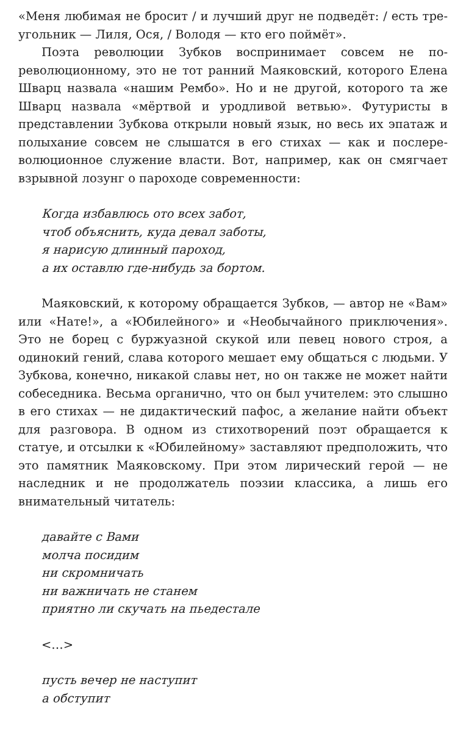«Меня любимая не бросит / и лучший друг не подведёт: / есть тре­угольник — Лиля, Ося, / Володя — кто его поймёт».
Поэта революции Зубков воспринимает совсем не по-революционному, это не тот ранний Маяковский, которого Елена Шварц назвала «нашим Рембо». Но и не другой, которого та же Шварц назвала «мёртвой и уродливой ветвью». Футуристы в представлении Зубкова открыли новый язык, но весь их эпатаж и полыхание совсем не слышатся в его стихах — как и послере­волюционное служение власти. Вот, например, как он смягчает взрывной лозунг о пароходе современности:
Когда избавлюсь ото всех забот,
чтоб объяснить, куда девал заботы,
я нарисую длинный пароход,
а их оставлю где-нибудь за бортом.
Маяковский, к которому обращается Зубков, — автор не «Вам» или «Нате!», а «Юбилейного» и «Необычайного приключения». Это не борец с буржуазной скукой или певец нового строя, а одинокий гений, слава которого мешает ему общаться с людь­ми. У Зубкова, конечно, никакой славы нет, но он также не мо­жет найти собеседника. Весьма органично, что он был учителем: это слышно в его стихах — не дидактический пафос, а желание найти объект для разговора. В одном из стихотворений поэт об­ращается к статуе, и отсылки к «Юбилейному» заставляют пред­положить, что это памятник Маяковскому. При этом лирический герой — не наследник и не продолжатель поэзии классика, а лишь его внимательный читатель:
давайте с Вами
молча посидим
ни скромничать
ни важничать не станем
приятно ли скучать на пьедестале
<…>
пусть вечер не наступит
а обступит